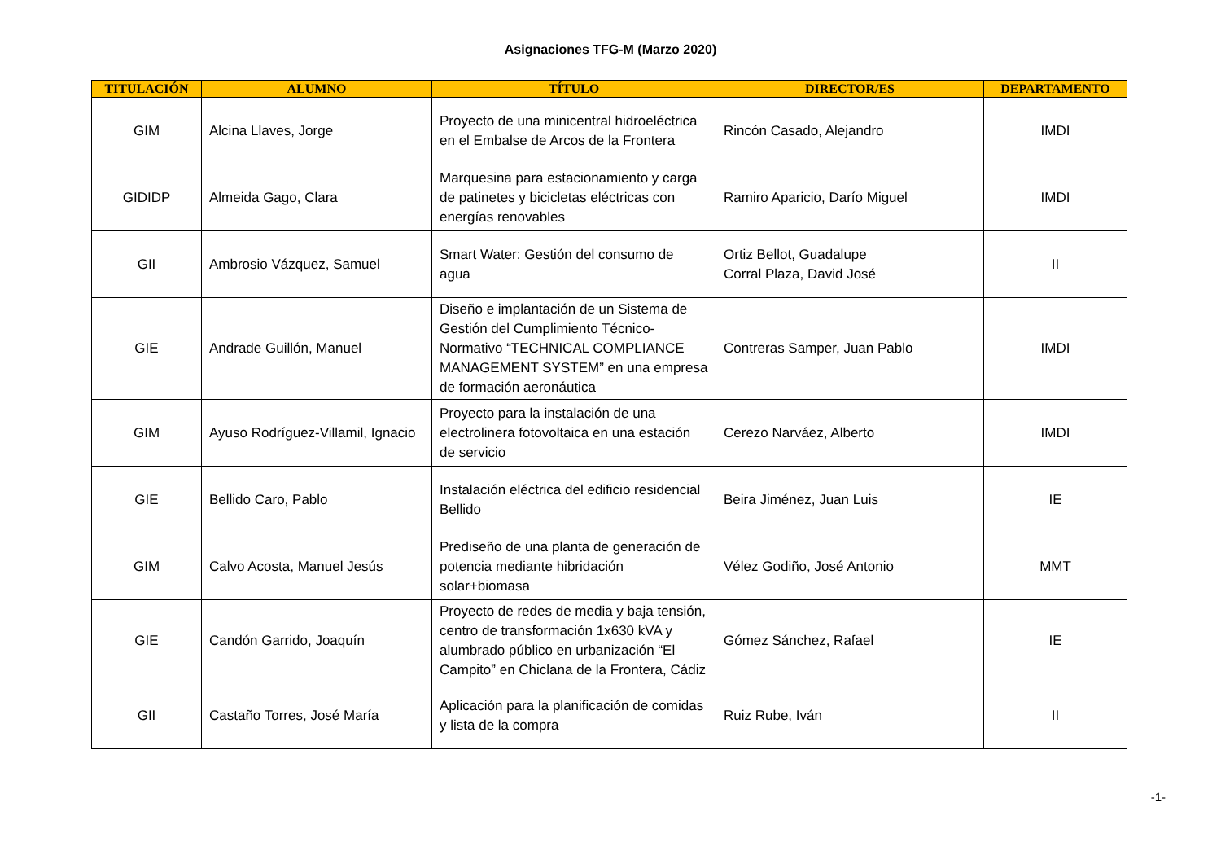Asignaciones TFG-M (Marzo 2020)
| TITULACIÓN | ALUMNO | TÍTULO | DIRECTOR/ES | DEPARTAMENTO |
| --- | --- | --- | --- | --- |
| GIM | Alcina Llaves, Jorge | Proyecto de una minicentral hidroeléctrica en el Embalse de Arcos de la Frontera | Rincón Casado, Alejandro | IMDI |
| GIDIDP | Almeida Gago, Clara | Marquesina para estacionamiento y carga de patinetes y bicicletas eléctricas con energías renovables | Ramiro Aparicio, Darío Miguel | IMDI |
| GII | Ambrosio Vázquez, Samuel | Smart Water: Gestión del consumo de agua | Ortiz Bellot, Guadalupe Corral Plaza, David José | II |
| GIE | Andrade Guillón, Manuel | Diseño e implantación de un Sistema de Gestión del Cumplimiento Técnico-Normativo “TECHNICAL COMPLIANCE MANAGEMENT SYSTEM” en una empresa de formación aeronáutica | Contreras Samper, Juan Pablo | IMDI |
| GIM | Ayuso Rodríguez-Villamil, Ignacio | Proyecto para la instalación de una electrolinera fotovoltaica en una estación de servicio | Cerezo Narváez, Alberto | IMDI |
| GIE | Bellido Caro, Pablo | Instalación eléctrica del edificio residencial Bellido | Beira Jiménez, Juan Luis | IE |
| GIM | Calvo Acosta, Manuel Jesús | Prediseño de una planta de generación de potencia mediante hibridación solar+biomasa | Vélez Godiño, José Antonio | MMT |
| GIE | Candón Garrido, Joaquín | Proyecto de redes de media y baja tensión, centro de transformación 1x630 kVA y alumbrado público en urbanización “El Campito” en Chiclana de la Frontera, Cádiz | Gómez Sánchez, Rafael | IE |
| GII | Castaño Torres, José María | Aplicación para la planificación de comidas y lista de la compra | Ruiz Rube, Iván | II |
-1-